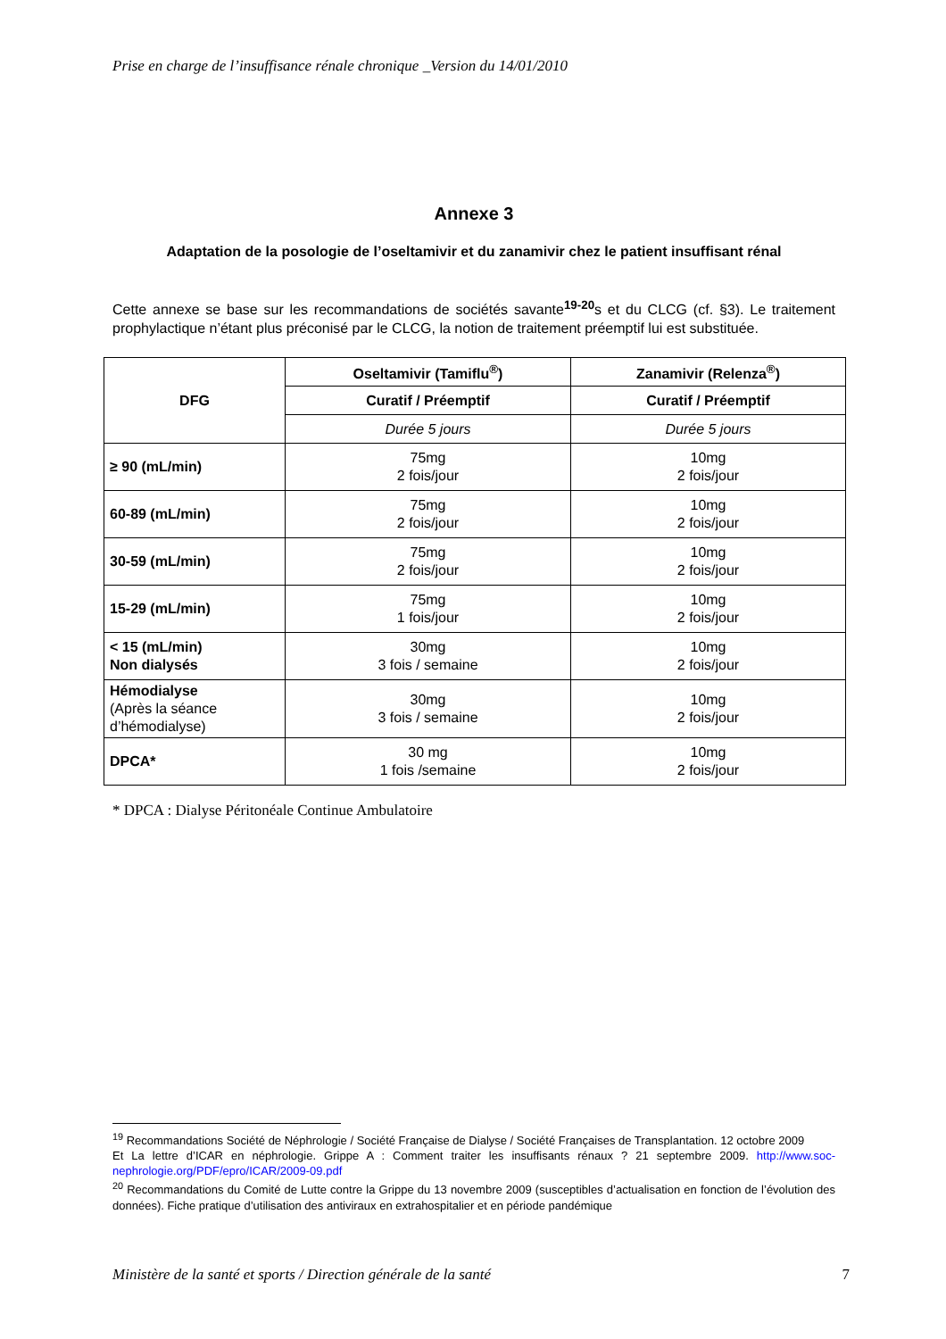Prise en charge de l’insuffisance rénale chronique _Version du 14/01/2010
Annexe 3
Adaptation de la posologie de l’oseltamivir et du zanamivir chez le patient insuffisant rénal
Cette annexe se base sur les recommandations de sociétés savante<sup>19-20</sup>s et du CLCG (cf. §3). Le traitement prophylactique n’étant plus préconisé par le CLCG, la notion de traitement préemptif lui est substituée.
| DFG | Oseltamivir (Tamiflu<sup>®</sup>) | Zanamivir (Relenza<sup>®</sup>) |
| --- | --- | --- |
| | Curatif / Préemptif | Curatif / Préemptif |
| | Durée 5 jours | Durée 5 jours |
| ≥ 90 (mL/min) | 75mg 2 fois/jour | 10mg 2 fois/jour |
| 60-89 (mL/min) | 75mg 2 fois/jour | 10mg 2 fois/jour |
| 30-59 (mL/min) | 75mg 2 fois/jour | 10mg 2 fois/jour |
| 15-29 (mL/min) | 75mg 1 fois/jour | 10mg 2 fois/jour |
| < 15 (mL/min) Non dialysés | 30mg 3 fois / semaine | 10mg 2 fois/jour |
| Hémodialyse (Après la séance d’hémodialyse) | 30mg 3 fois / semaine | 10mg 2 fois/jour |
| DPCA* | 30 mg 1 fois /semaine | 10mg 2 fois/jour |
* DPCA : Dialyse Péritonéale Continue Ambulatoire
<sup>19</sup> Recommandations Société de Néphrologie / Société Française de Dialyse / Société Françaises de Transplantation. 12 octobre 2009
Et La lettre d’ICAR en néphrologie. Grippe A : Comment traiter les insuffisants rénaux ? 21 septembre 2009. http://www.soc-nephrologie.org/PDF/epro/ICAR/2009-09.pdf
<sup>20</sup> Recommandations du Comité de Lutte contre la Grippe du 13 novembre 2009 (susceptibles d’actualisation en fonction de l’évolution des données). Fiche pratique d’utilisation des antiviraux en extrahospitalier et en période pandémique
Ministère de la santé et sports / Direction générale de la santé 7